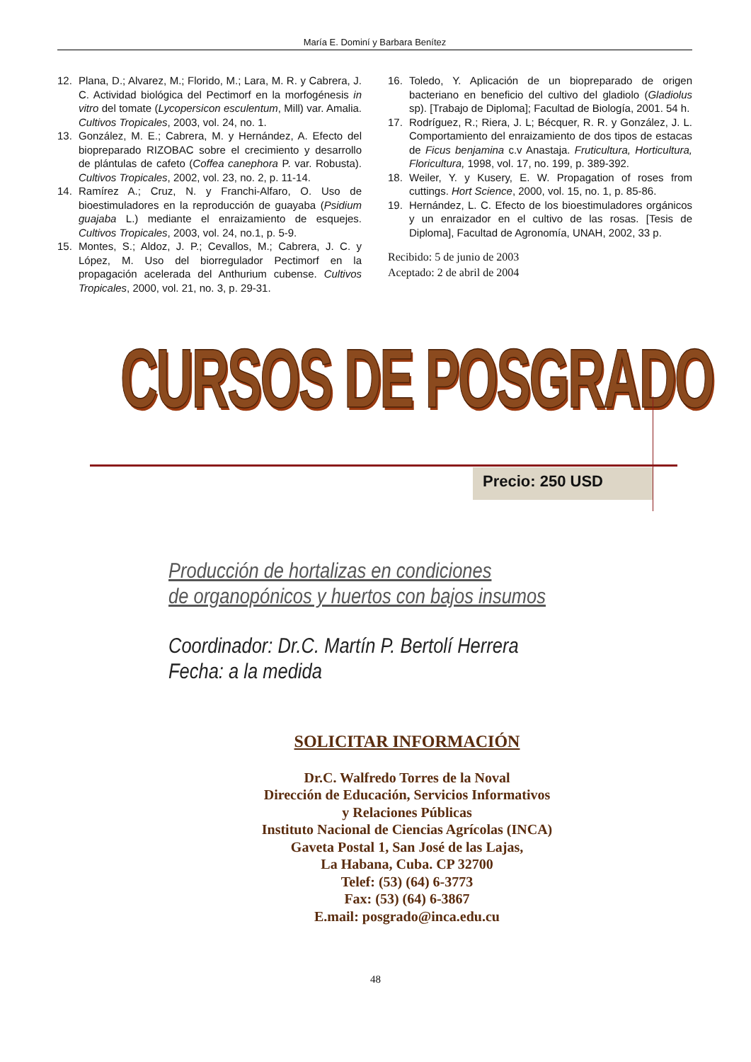María E. Dominí y Barbara Benítez
12. Plana, D.; Alvarez, M.; Florido, M.; Lara, M. R. y Cabrera, J. C. Actividad biológica del Pectimorf en la morfogénesis in vitro del tomate (Lycopersicon esculentum, Mill) var. Amalia. Cultivos Tropicales, 2003, vol. 24, no. 1.
13. González, M. E.; Cabrera, M. y Hernández, A. Efecto del biopreparado RIZOBAC sobre el crecimiento y desarrollo de plántulas de cafeto (Coffea canephora P. var. Robusta). Cultivos Tropicales, 2002, vol. 23, no. 2, p. 11-14.
14. Ramírez A.; Cruz, N. y Franchi-Alfaro, O. Uso de bioestimuladores en la reproducción de guayaba (Psidium guajaba L.) mediante el enraizamiento de esquejes. Cultivos Tropicales, 2003, vol. 24, no.1, p. 5-9.
15. Montes, S.; Aldoz, J. P.; Cevallos, M.; Cabrera, J. C. y López, M. Uso del biorregulador Pectimorf en la propagación acelerada del Anthurium cubense. Cultivos Tropicales, 2000, vol. 21, no. 3, p. 29-31.
16. Toledo, Y. Aplicación de un biopreparado de origen bacteriano en beneficio del cultivo del gladiolo (Gladiolus sp). [Trabajo de Diploma]; Facultad de Biología, 2001. 54 h.
17. Rodríguez, R.; Riera, J. L; Bécquer, R. R. y González, J. L. Comportamiento del enraizamiento de dos tipos de estacas de Ficus benjamina c.v Anastaja. Fruticultura, Horticultura, Floricultura, 1998, vol. 17, no. 199, p. 389-392.
18. Weiler, Y. y Kusery, E. W. Propagation of roses from cuttings. Hort Science, 2000, vol. 15, no. 1, p. 85-86.
19. Hernández, L. C. Efecto de los bioestimuladores orgánicos y un enraizador en el cultivo de las rosas. [Tesis de Diploma], Facultad de Agronomía, UNAH, 2002, 33 p.
Recibido: 5 de junio de 2003
Aceptado: 2 de abril de 2004
CURSOS DE POSGRADO
Precio: 250 USD
Producción de hortalizas en condiciones
de organopónicos y huertos con bajos insumos
Coordinador: Dr.C. Martín P. Bertolí Herrera
Fecha: a la medida
SOLICITAR INFORMACIÓN
Dr.C. Walfredo Torres de la Noval
Dirección de Educación, Servicios Informativos
y Relaciones Públicas
Instituto Nacional de Ciencias Agrícolas (INCA)
Gaveta Postal 1, San José de las Lajas,
La Habana, Cuba. CP 32700
Telef: (53) (64) 6-3773
Fax: (53) (64) 6-3867
E.mail: posgrado@inca.edu.cu
48